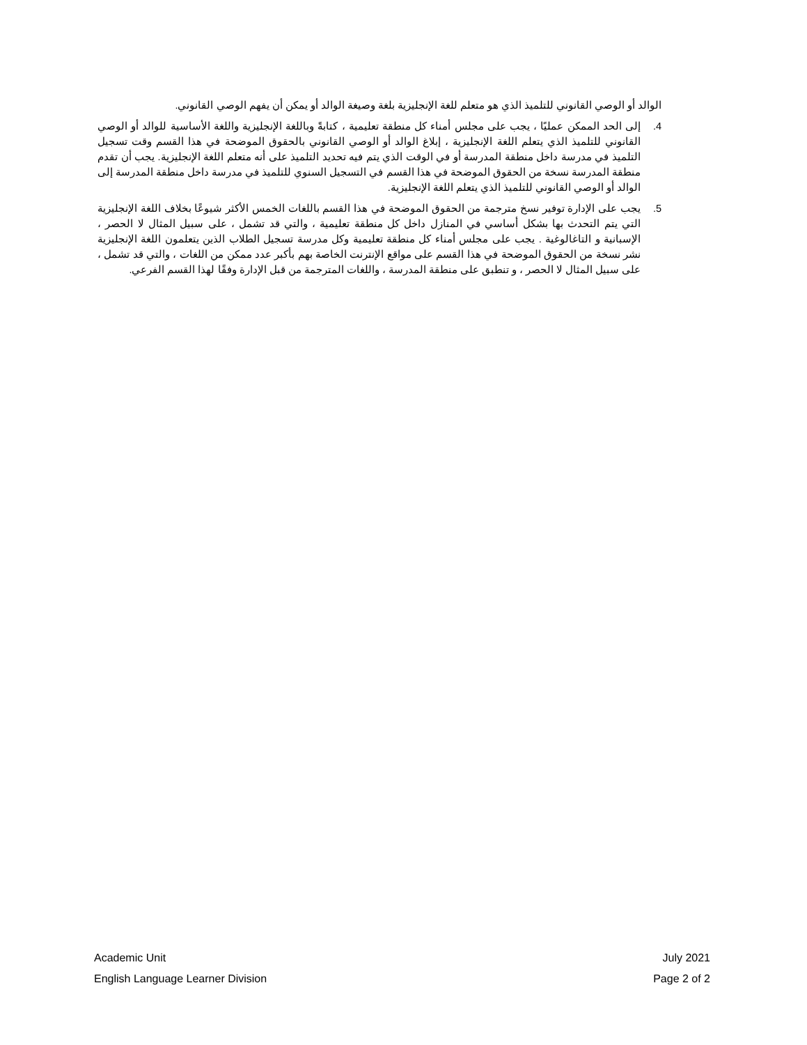الوالد أو الوصي القانوني للتلميذ الذي هو متعلم للغة الإنجليزية بلغة وصيغة الوالد أو يمكن أن يفهم الوصي القانوني.
4. إلى الحد الممكن عمليًا ، يجب على مجلس أمناء كل منطقة تعليمية ، كتابةً وباللغة الإنجليزية واللغة الأساسية للوالد أو الوصي القانوني للتلميذ الذي يتعلم اللغة الإنجليزية ، إبلاغ الوالد أو الوصي القانوني بالحقوق الموضحة في هذا القسم وقت تسجيل التلميذ في مدرسة داخل منطقة المدرسة أو في الوقت الذي يتم فيه تحديد التلميذ على أنه متعلم اللغة الإنجليزية. يجب أن تقدم منطقة المدرسة نسخة من الحقوق الموضحة في هذا القسم في التسجيل السنوي للتلميذ في مدرسة داخل منطقة المدرسة إلى الوالد أو الوصي القانوني للتلميذ الذي يتعلم اللغة الإنجليزية.
5. يجب على الإدارة توفير نسخ مترجمة من الحقوق الموضحة في هذا القسم باللغات الخمس الأكثر شيوعًا بخلاف اللغة الإنجليزية التي يتم التحدث بها بشكل أساسي في المنازل داخل كل منطقة تعليمية ، والتي قد تشمل ، على سبيل المثال لا الحصر ، الإسبانية و التاغالوغية . يجب على مجلس أمناء كل منطقة تعليمية وكل مدرسة تسجيل الطلاب الذين يتعلمون اللغة الإنجليزية نشر نسخة من الحقوق الموضحة في هذا القسم على مواقع الإنترنت الخاصة بهم بأكبر عدد ممكن من اللغات ، والتي قد تشمل ، على سبيل المثال لا الحصر ، و تنطبق على منطقة المدرسة ، واللغات المترجمة من قبل الإدارة وفقًا لهذا القسم الفرعي.
Academic Unit
English Language Learner Division
July 2021
Page 2 of 2